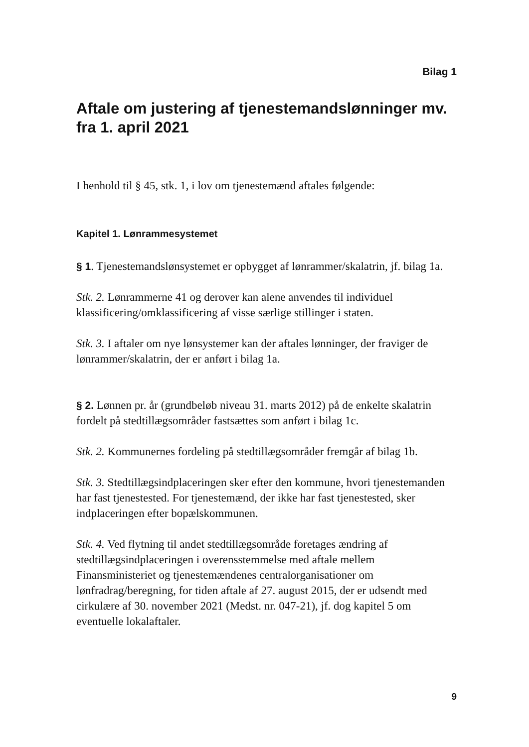Bilag 1
Aftale om justering af tjenestemandslønninger mv. fra 1. april 2021
I henhold til § 45, stk. 1, i lov om tjenestemænd aftales følgende:
Kapitel 1. Lønrammesystemet
§ 1. Tjenestemandslønsystemet er opbygget af lønrammer/skalatrin, jf. bilag 1a.
Stk. 2. Lønrammerne 41 og derover kan alene anvendes til individuel klassificering/omklassificering af visse særlige stillinger i staten.
Stk. 3. I aftaler om nye lønsystemer kan der aftales lønninger, der fraviger de lønrammer/skalatrin, der er anført i bilag 1a.
§ 2. Lønnen pr. år (grundbeløb niveau 31. marts 2012) på de enkelte skalatrin fordelt på stedtillægsområder fastsættes som anført i bilag 1c.
Stk. 2. Kommunernes fordeling på stedtillægsområder fremgår af bilag 1b.
Stk. 3. Stedtillægsindplaceringen sker efter den kommune, hvori tjenestemanden har fast tjenestested. For tjenestemænd, der ikke har fast tjenestested, sker indplaceringen efter bopælskommunen.
Stk. 4. Ved flytning til andet stedtillægsområde foretages ændring af stedtillægsindplaceringen i overensstemmelse med aftale mellem Finansministeriet og tjenestemændenes centralorganisationer om lønfradrag/beregning, for tiden aftale af 27. august 2015, der er udsendt med cirkulære af 30. november 2021 (Medst. nr. 047-21), jf. dog kapitel 5 om eventuelle lokalaftaler.
9